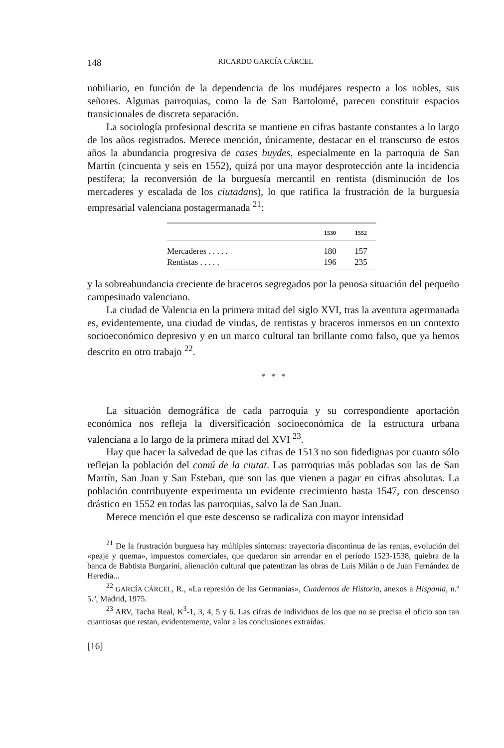148 RICARDO GARCÍA CÁRCEL
nobiliario, en función de la dependencia de los mudéjares respecto a los nobles, sus señores. Algunas parroquias, como la de San Bartolomé, parecen constituir espacios transicionales de discreta separación.
La sociología profesional descrita se mantiene en cifras bastante constantes a lo largo de los años registrados. Merece mención, únicamente, destacar en el transcurso de estos años la abundancia progresiva de cases buydes, especialmente en la parroquia de San Martín (cincuenta y seis en 1552), quizá por una mayor desprotección ante la incidencia pestífera; la reconversión de la burguesía mercantil en rentista (disminución de los mercaderes y escalada de los ciutadans), lo que ratifica la frustración de la burguesía empresarial valenciana postagermanada <sup>21</sup>:
| | 1530 | 1552 |
| --- | --- | --- |
| Mercaderes . . . . . | 180 | 157 |
| Rentistas . . . . . | 196 | 235 |
y la sobreabundancia creciente de braceros segregados por la penosa situación del pequeño campesinado valenciano.
La ciudad de Valencia en la primera mitad del siglo XVI, tras la aventura agermanada es, evidentemente, una ciudad de viudas, de rentistas y braceros inmersos en un contexto socioeconómico depresivo y en un marco cultural tan brillante como falso, que ya hemos descrito en otro trabajo <sup>22</sup>.
* * *
La situación demográfica de cada parroquia y su correspondiente aportación económica nos refleja la diversificación socioeconómica de la estructura urbana valenciana a lo largo de la primera mitad del XVI <sup>23</sup>.
Hay que hacer la salvedad de que las cifras de 1513 no son fidedignas por cuanto sólo reflejan la población del comú de la ciutat. Las parroquias más pobladas son las de San Martín, San Juan y San Esteban, que son las que vienen a pagar en cifras absolutas. La población contribuyente experimenta un evidente crecimiento hasta 1547, con descenso drástico en 1552 en todas las parroquias, salvo la de San Juan.
Merece mención el que este descenso se radicaliza con mayor intensidad
<sup>21</sup> De la frustración burguesa hay múltiples síntomas: trayectoria discontinua de las rentas, evolución del «peaje y quema», impuestos comerciales, que quedaron sin arrendar en el período 1523-1538, quiebra de la banca de Babtista Burgarini, alienación cultural que patentizan las obras de Luis Milán o de Juan Fernández de Heredia...
<sup>22</sup> GARCÍA CÁRCEL, R., «La represión de las Germanías», Cuadernos de Historia, anexos a Hispania, n.º 5.º, Madrid, 1975.
<sup>23</sup> ARV, Tacha Real, K<sup>3</sup>-1, 3, 4, 5 y 6. Las cifras de individuos de los que no se precisa el oficio son tan cuantiosas que restan, evidentemente, valor a las conclusiones extraídas.
[16]